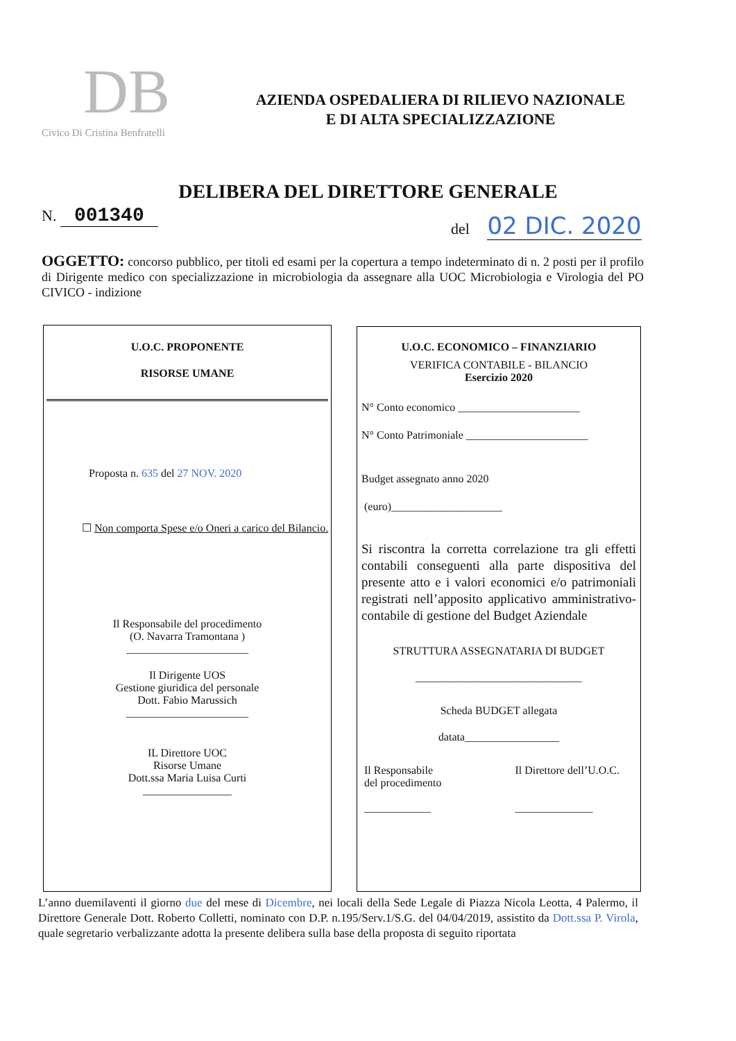DB
Civico Di Cristina Benfratelli
AZIENDA OSPEDALIERA DI RILIEVO NAZIONALE
E DI ALTA SPECIALIZZAZIONE
DELIBERA DEL DIRETTORE GENERALE
N. 001340 del 02 DIC. 2020
OGGETTO: concorso pubblico, per titoli ed esami per la copertura a tempo indeterminato di n. 2 posti per il profilo di Dirigente medico con specializzazione in microbiologia da assegnare alla UOC Microbiologia e Virologia del PO CIVICO - indizione
U.O.C. PROPONENTE
RISORSE UMANE
Proposta n. 635 del 27 NOV. 2020
☐ Non comporta Spese e/o Oneri a carico del Bilancio.
Il Responsabile del procedimento
(O. Navarra Tramontana )
______________________
Il Dirigente UOS
Gestione giuridica del personale
Dott. Fabio Marussich
______________________
IL Direttore UOC
Risorse Umane
Dott.ssa Maria Luisa Curti
________________
U.O.C. ECONOMICO – FINANZIARIO
VERIFICA CONTABILE - BILANCIO
Esercizio 2020
N° Conto economico ______________________
N° Conto Patrimoniale ______________________
Budget assegnato anno 2020
(euro)____________________
Si riscontra la corretta correlazione tra gli effetti contabili conseguenti alla parte dispositiva del presente atto e i valori economici e/o patrimoniali registrati nell’apposito applicativo amministrativo-contabile di gestione del Budget Aziendale
STRUTTURA ASSEGNATARIA DI BUDGET
______________________________
Scheda BUDGET allegata
datata_________________
Il Responsabile
del procedimento
____________
Il Direttore dell’U.O.C.
______________
L’anno duemilaventi il giorno due del mese di Dicembre, nei locali della Sede Legale di Piazza Nicola Leotta, 4 Palermo, il Direttore Generale Dott. Roberto Colletti, nominato con D.P. n.195/Serv.1/S.G. del 04/04/2019, assistito da Dott.ssa P. Virola, quale segretario verbalizzante adotta la presente delibera sulla base della proposta di seguito riportata